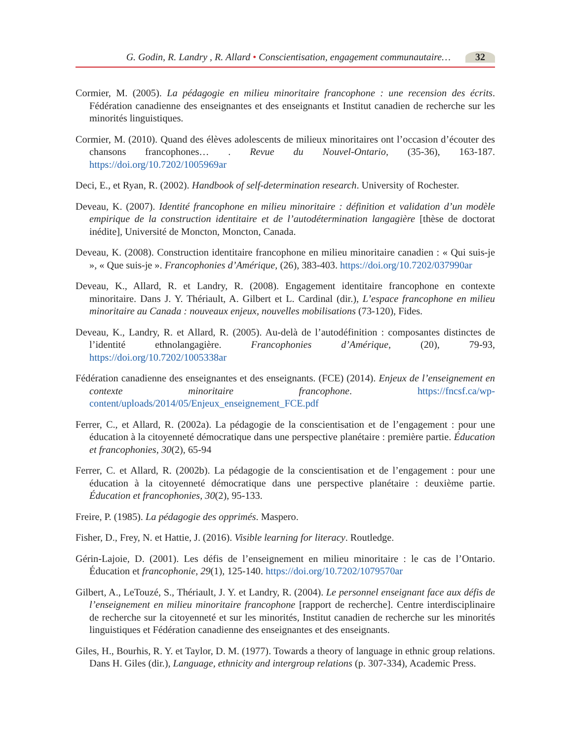G. Godin, R. Landry , R. Allard • Conscientisation, engagement communautaire… 32
Cormier, M. (2005). La pédagogie en milieu minoritaire francophone : une recension des écrits. Fédération canadienne des enseignantes et des enseignants et Institut canadien de recherche sur les minorités linguistiques.
Cormier, M. (2010). Quand des élèves adolescents de milieux minoritaires ont l’occasion d’écouter des chansons francophones… . Revue du Nouvel-Ontario, (35-36), 163-187. https://doi.org/10.7202/1005969ar
Deci, E., et Ryan, R. (2002). Handbook of self-determination research. University of Rochester.
Deveau, K. (2007). Identité francophone en milieu minoritaire : définition et validation d’un modèle empirique de la construction identitaire et de l’autodétermination langagière [thèse de doctorat inédite], Université de Moncton, Moncton, Canada.
Deveau, K. (2008). Construction identitaire francophone en milieu minoritaire canadien : « Qui suis-je », « Que suis-je ». Francophonies d’Amérique, (26), 383-403. https://doi.org/10.7202/037990ar
Deveau, K., Allard, R. et Landry, R. (2008). Engagement identitaire francophone en contexte minoritaire. Dans J. Y. Thériault, A. Gilbert et L. Cardinal (dir.), L’espace francophone en milieu minoritaire au Canada : nouveaux enjeux, nouvelles mobilisations (73-120), Fides.
Deveau, K., Landry, R. et Allard, R. (2005). Au-delà de l’autodéfinition : composantes distinctes de l’identité ethnolangagière. Francophonies d’Amérique, (20), 79-93, https://doi.org/10.7202/1005338ar
Fédération canadienne des enseignantes et des enseignants. (FCE) (2014). Enjeux de l’enseignement en contexte minoritaire francophone. https://fncsf.ca/wp-content/uploads/2014/05/Enjeux_enseignement_FCE.pdf
Ferrer, C., et Allard, R. (2002a). La pédagogie de la conscientisation et de l’engagement : pour une éducation à la citoyenneté démocratique dans une perspective planétaire : première partie. Éducation et francophonies, 30(2), 65-94
Ferrer, C. et Allard, R. (2002b). La pédagogie de la conscientisation et de l’engagement : pour une éducation à la citoyenneté démocratique dans une perspective planétaire : deuxième partie. Éducation et francophonies, 30(2), 95-133.
Freire, P. (1985). La pédagogie des opprimés. Maspero.
Fisher, D., Frey, N. et Hattie, J. (2016). Visible learning for literacy. Routledge.
Gérin-Lajoie, D. (2001). Les défis de l’enseignement en milieu minoritaire : le cas de l’Ontario. Éducation et francophonie, 29(1), 125-140. https://doi.org/10.7202/1079570ar
Gilbert, A., LeTouzé, S., Thériault, J. Y. et Landry, R. (2004). Le personnel enseignant face aux défis de l’enseignement en milieu minoritaire francophone [rapport de recherche]. Centre interdisciplinaire de recherche sur la citoyenneté et sur les minorités, Institut canadien de recherche sur les minorités linguistiques et Fédération canadienne des enseignantes et des enseignants.
Giles, H., Bourhis, R. Y. et Taylor, D. M. (1977). Towards a theory of language in ethnic group relations. Dans H. Giles (dir.), Language, ethnicity and intergroup relations (p. 307-334), Academic Press.